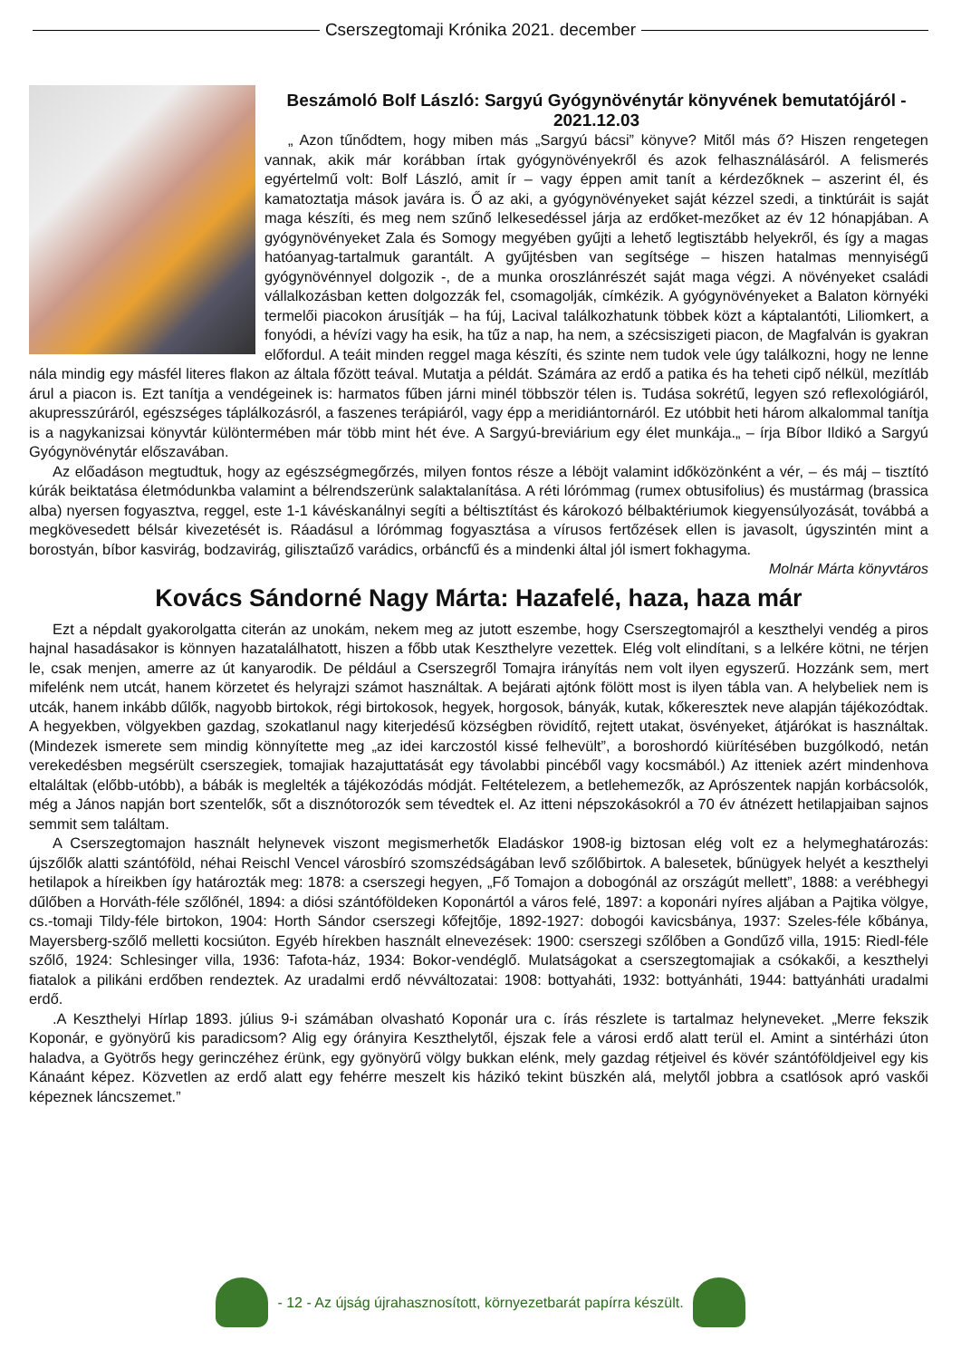Cserszegtomaji Krónika 2021. december
Beszámoló Bolf László: Sargyú Gyógynövénytár könyvének bemutatójáról - 2021.12.03
„ Azon tűnődtem, hogy miben más „Sargyú bácsi” könyve? Mitől más ő? Hiszen rengetegen vannak, akik már korábban írtak gyógynövényekről és azok felhasználásáról. A felismerés egyértelmű volt: Bolf László, amit ír – vagy éppen amit tanít a kérdezőknek – aszerint él, és kamatoztatja mások javára is. Ő az aki, a gyógynövényeket saját kézzel szedi, a tinktúráit is saját maga készíti, és meg nem szűnő lelkesedéssel járja az erdőket-mezőket az év 12 hónapjában. A gyógynövényeket Zala és Somogy megyében gyűjti a lehető legtisztább helyekről, és így a magas hatóanyag-tartalmuk garantált. A gyűjtésben van segítsége – hiszen hatalmas mennyiségű gyógynövénnyel dolgozik -, de a munka oroszlánrészét saját maga végzi. A növényeket családi vállalkozásban ketten dolgozzák fel, csomagolják, címkézik. A gyógynövényeket a Balaton környéki termelői piacokon árusítják – ha fúj, Lacival találkozhatunk többek közt a káptalantóti, Liliomkert, a fonyódi, a hévízi vagy ha esik, ha tűz a nap, ha nem, a szécsiszigeti piacon, de Magfalván is gyakran előfordul. A teáit minden reggel maga készíti, és szinte nem tudok vele úgy találkozni, hogy ne lenne nála mindig egy másfél literes flakon az általa főzött teával. Mutatja a példát. Számára az erdő a patika és ha teheti cipő nélkül, mezítláb árul a piacon is. Ezt tanítja a vendégeinek is: harmatos fűben járni minél többször télen is. Tudása sokrétű, legyen szó reflexológiáról, akupresszúráról, egészséges táplálkozásról, a faszenes terápiáról, vagy épp a meridiántornáról. Ez utóbbit heti három alkalommal tanítja is a nagykanizsai könyvtár különtermében már több mint hét éve. A Sargyú-breviárium egy élet munkája.„ – írja Bíbor Ildikó a Sargyú Gyógynövénytár előszavában.
Az előadáson megtudtuk, hogy az egészségmegőrzés, milyen fontos része a léböjt valamint időközönként a vér, – és máj – tisztító kúrák beiktatása életmódunkba valamint a bélrendszerünk salaktalanítása. A réti lórómmag (rumex obtusifolius) és mustármag (brassica alba) nyersen fogyasztva, reggel, este 1-1 kávéskanálnyi segíti a béltisztítást és károkozó bélbaktériumok kiegyensúlyozását, továbbá a megkövesedett bélsár kivezetését is. Ráadásul a lórómmag fogyasztása a vírusos fertőzések ellen is javasolt, úgyszintén mint a borostyán, bíbor kasvirág, bodzavirág, gilisztaűző varádics, orbáncfű és a mindenki által jól ismert fokhagyma.
Molnár Márta könyvtáros
Kovács Sándorné Nagy Márta: Hazafelé, haza, haza már
Ezt a népdalt gyakorolgatta citerán az unokám, nekem meg az jutott eszembe, hogy Cserszegtomajról a keszthelyi vendég a piros hajnal hasadásakor is könnyen hazatalálhatott, hiszen a főbb utak Keszthelyre vezettek. Elég volt elindítani, s a lelkére kötni, ne térjen le, csak menjen, amerre az út kanyarodik. De például a Cserszegről Tomajra irányítás nem volt ilyen egyszerű. Hozzánk sem, mert mifelénk nem utcát, hanem körzetet és helyrajzi számot használtak. A bejárati ajtónk fölött most is ilyen tábla van. A helybeliek nem is utcák, hanem inkább dűlők, nagyobb birtokok, régi birtokosok, hegyek, horgosok, bányák, kutak, kőkeresztek neve alapján tájékozódtak. A hegyekben, völgyekben gazdag, szokatlanul nagy kiterjedésű községben rövidítő, rejtett utakat, ösvényeket, átjárókat is használtak. (Mindezek ismerete sem mindig könnyítette meg „az idei karczostól kissé felhevült”, a boroshordó kiürítésében buzgólkodó, netán verekedésben megsérült cserszegiek, tomajiak hazajuttatását egy távolabbi pincéből vagy kocsmából.) Az itteniek azért mindenhova eltaláltak (előbb-utóbb), a bábák is meglelték a tájékozódás módját. Feltételezem, a betlehemezők, az Aprószentek napján korbácsolók, még a János napján bort szentelők, sőt a disznótorozók sem tévedtek el. Az itteni népszokásokról a 70 év átnézett hetilapjaiban sajnos semmit sem találtam.
A Cserszegtomajon használt helynevek viszont megismerhetők Eladáskor 1908-ig biztosan elég volt ez a helymeghatározás: újszőlők alatti szántóföld, néhai Reischl Vencel városbíró szomszédságában levő szőlőbirtok. A balesetek, bűnügyek helyét a keszthelyi hetilapok a híreikben így határozták meg: 1878: a cserszegi hegyen, „Fő Tomajon a dobogónál az országút mellett”, 1888: a verébhegyi dűlőben a Horváth-féle szőlőnél, 1894: a diósi szántóföldeken Koponártól a város felé, 1897: a koponári nyíres aljában a Pajtika völgye, cs.-tomaji Tildy-féle birtokon, 1904: Horth Sándor cserszegi kőfejtője, 1892-1927: dobogói kavicsbánya, 1937: Szeles-féle kőbánya, Mayersberg-szőlő melletti kocsiúton. Egyéb hírekben használt elnevezések: 1900: cserszegi szőlőben a Gondűző villa, 1915: Riedl-féle szőlő, 1924: Schlesinger villa, 1936: Tafota-ház, 1934: Bokor-vendéglő. Mulatságokat a cserszegtomajiak a csókakői, a keszthelyi fiatalok a pilikáni erdőben rendeztek. Az uradalmi erdő névváltozatai: 1908: bottyaháti, 1932: bottyánháti, 1944: battyánháti uradalmi erdő.
.A Keszthelyi Hírlap 1893. július 9-i számában olvasható Koponár ura c. írás részlete is tartalmaz helyneveket. „Merre fekszik Koponár, e gyönyörű kis paradicsom? Alig egy órányira Keszthelytől, éjszak fele a városi erdő alatt terül el. Amint a sintérházi úton haladva, a Gyötrős hegy gerinczéhez érünk, egy gyönyörű völgy bukkan elénk, mely gazdag rétjeivel és kövér szántóföldjeivel egy kis Kánaánt képez. Közvetlen az erdő alatt egy fehérre meszelt kis házikó tekint büszkén alá, melytől jobbra a csatlósok apró vaskői képeznek láncszemet.”
- 12 - Az újság újrahasznosított, környezetbarát papírra készült.